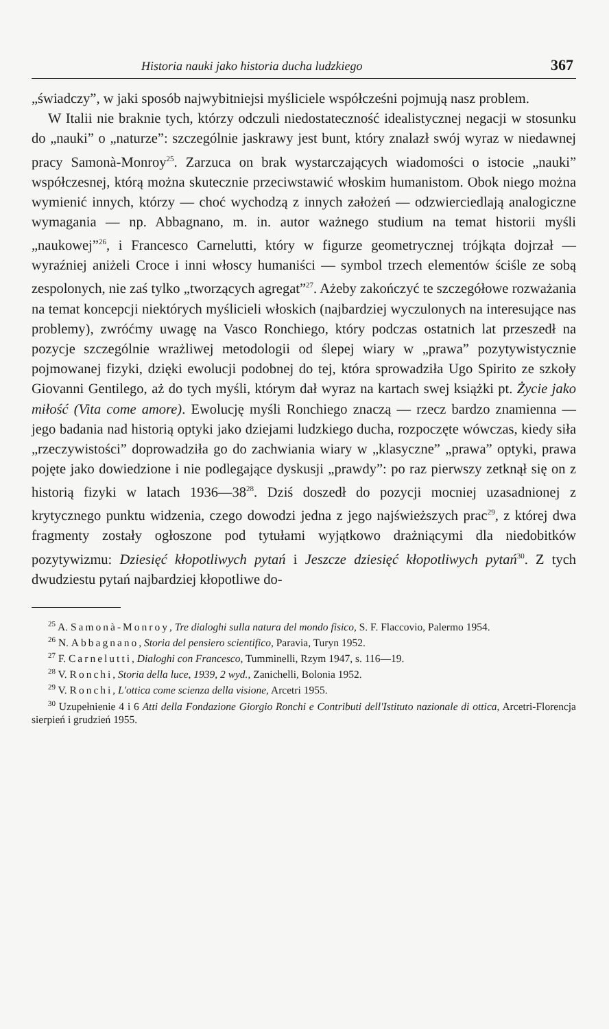Historia nauki jako historia ducha ludzkiego 367
„świadczy”, w jaki sposób najwybitniejsi myśliciele współcześni pojmują nasz problem.
W Italii nie braknie tych, którzy odczuli niedostateczność idealistycznej negacji w stosunku do „nauki” o „naturze”: szczególnie jaskrawy jest bunt, który znalazł swój wyraz w niedawnej pracy Samonà-Monroy<sup>25</sup>. Zarzuca on brak wystarczających wiadomości o istocie „nauki” współczesnej, którą można skutecznie przeciwstawić włoskim humanistom. Obok niego można wymienić innych, którzy — choć wychodzą z innych założeń — odzwierciedlają analogiczne wymagania — np. Abbagnano, m. in. autor ważnego studium na temat historii myśli „naukowej”<sup>26</sup>, i Francesco Carnelutti, który w figurze geometrycznej trójkąta dojrzał — wyraźniej aniżeli Croce i inni włoscy humaniści — symbol trzech elementów ściśle ze sobą zespolonych, nie zaś tylko „tworzących agregat”<sup>27</sup>. Ażeby zakończyć te szczegółowe rozważania na temat koncepcji niektórych myślicieli włoskich (najbardziej wyczulonych na interesujące nas problemy), zwróćmy uwagę na Vasco Ronchiego, który podczas ostatnich lat przeszedł na pozycje szczególnie wrażliwej metodologii od ślepej wiary w „prawa” pozytywistycznie pojmowanej fizyki, dzięki ewolucji podobnej do tej, która sprowadziła Ugo Spirito ze szkoły Giovanni Gentilego, aż do tych myśli, którym dał wyraz na kartach swej książki pt. Życie jako miłość (Vita come amore). Ewolucję myśli Ronchiego znaczą — rzecz bardzo znamienna — jego badania nad historią optyki jako dziejami ludzkiego ducha, rozpoczęte wówczas, kiedy siła „rzeczywistości” doprowadziła go do zachwiania wiary w „klasyczne” „prawa” optyki, prawa pojęte jako dowiedzione i nie podlegające dyskusji „prawdy”: po raz pierwszy zetknął się on z historią fizyki w latach 1936—38<sup>28</sup>. Dziś doszedł do pozycji mocniej uzasadnionej z krytycznego punktu widzenia, czego dowodzi jedna z jego najświeższych prac<sup>29</sup>, z której dwa fragmenty zostały ogłoszone pod tytułami wyjątkowo drażniącymi dla niedobitków pozytywizmu: Dziesięć kłopotliwych pytań i Jeszcze dziesięć kłopotliwych pytań<sup>30</sup>. Z tych dwudziestu pytań najbardziej kłopotliwe do-
<sup>25</sup> A. Samonà-Monroy, Tre dialoghi sulla natura del mondo fisico, S. F. Flaccovio, Palermo 1954.
<sup>26</sup> N. Abbagnano, Storia del pensiero scientifico, Paravia, Turyn 1952.
<sup>27</sup> F. Carnelutti, Dialoghi con Francesco, Tumminelli, Rzym 1947, s. 116—19.
<sup>28</sup> V. Ronchi, Storia della luce, 1939, 2 wyd., Zanichelli, Bolonia 1952.
<sup>29</sup> V. Ronchi, L'ottica come scienza della visione, Arcetri 1955.
<sup>30</sup> Uzupełnienie 4 i 6 Atti della Fondazione Giorgio Ronchi e Contributi dell'Istituto nazionale di ottica, Arcetri-Florencja sierpień i grudzień 1955.